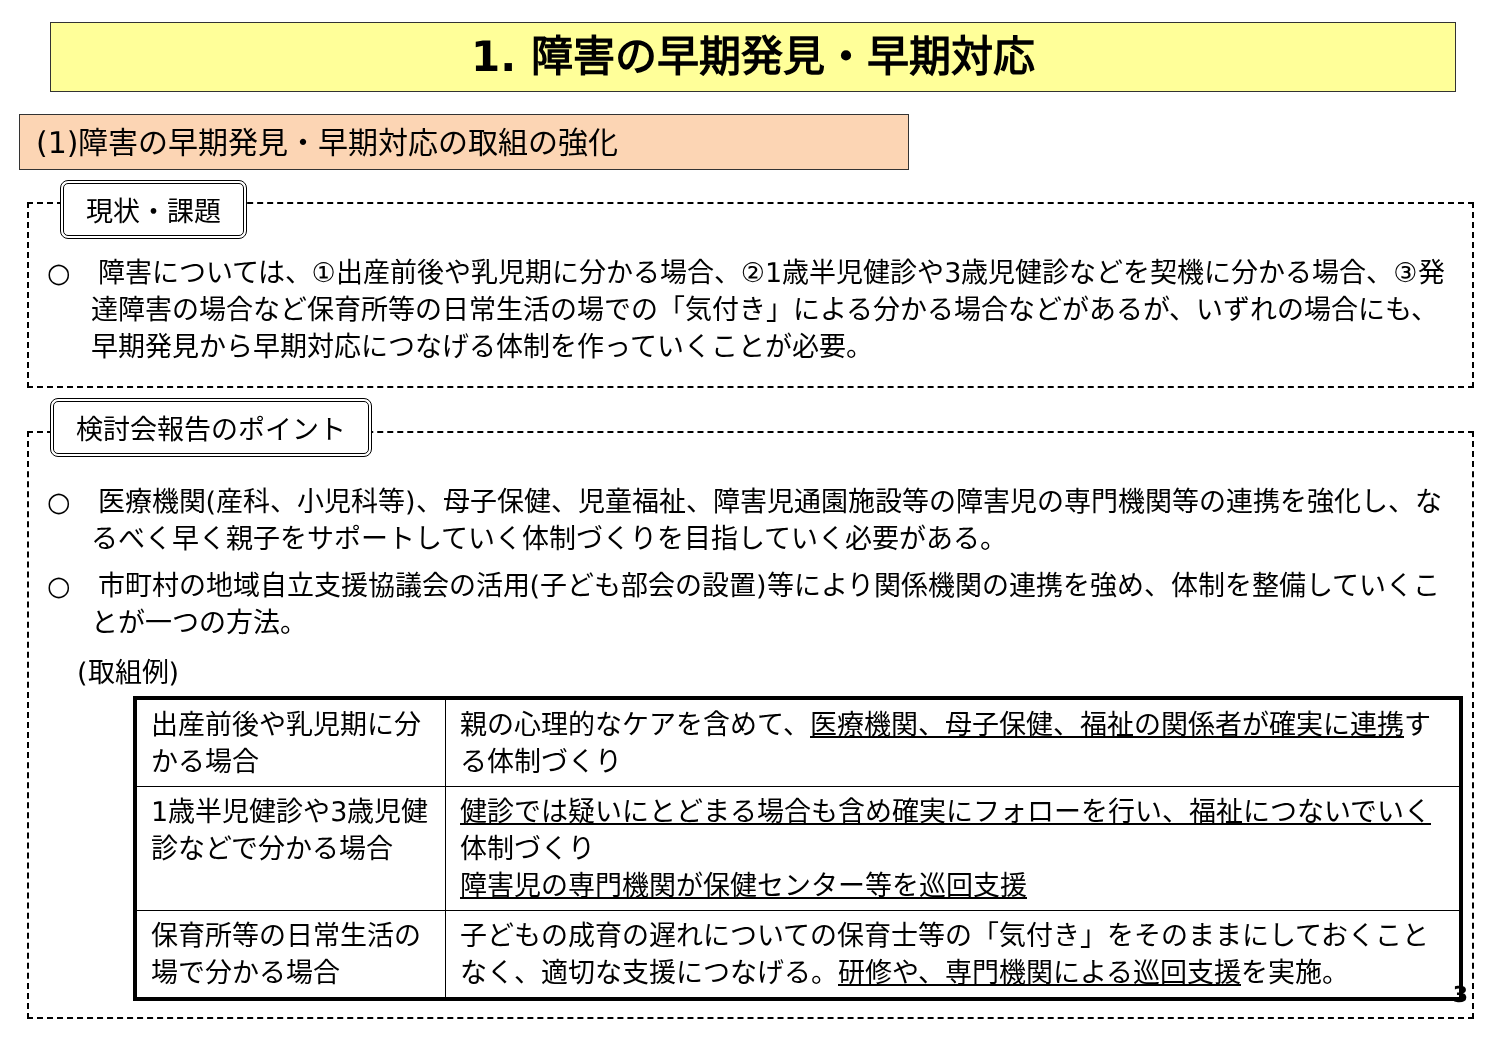1. 障害の早期発見・早期対応
(1)障害の早期発見・早期対応の取組の強化
○　障害については、①出産前後や乳児期に分かる場合、②1歳半児健診や3歳児健診などを契機に分かる場合、③発達障害の場合など保育所等の日常生活の場での「気付き」による分かる場合などがあるが、いずれの場合にも、早期発見から早期対応につなげる体制を作っていくことが必要。
現状・課題
○　医療機関(産科、小児科等)、母子保健、児童福祉、障害児通園施設等の障害児の専門機関等の連携を強化し、なるべく早く親子をサポートしていく体制づくりを目指していく必要がある。
○　市町村の地域自立支援協議会の活用(子ども部会の設置)等により関係機関の連携を強め、体制を整備していくことが一つの方法。
(取組例)
| 出産前後や乳児期に分かる場合 | 親の心理的なケアを含めて、 医療機関、母子保健、福祉の関係者が確実に連携 する体制づくり |
| 1歳半児健診や3歳児健診などで分かる場合 | 健診では疑いにとどまる場合も含め確実にフォローを行い、福祉につないでいく 体制づくり 障害児の専門機関が保健センター等を巡回支援 |
| 保育所等の日常生活の場で分かる場合 | 子どもの成育の遅れについての保育士等の「気付き」をそのままにしておくことなく、適切な支援につなげる。 研修や、専門機関による巡回支援 を実施。 |
3
検討会報告のポイント